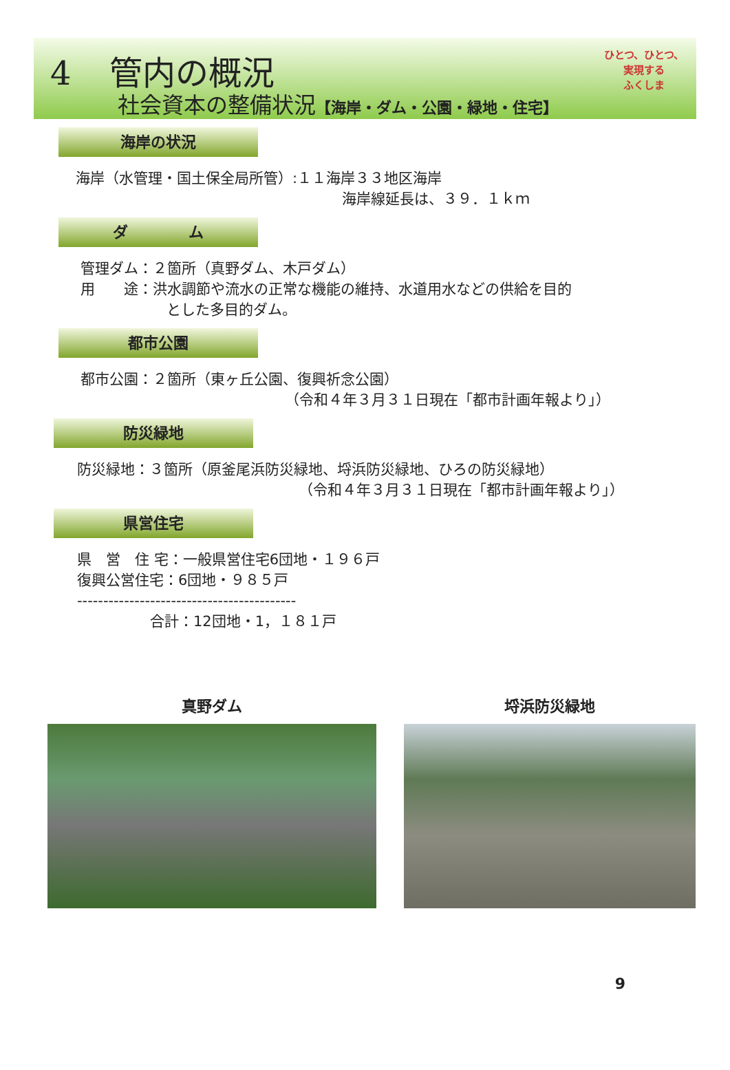4 管内の概況
社会資本の整備状況【海岸・ダム・公園・緑地・住宅】
ひとつ、ひとつ、
実現する
ふくしま
海岸の状況
海岸（水管理・国土保全局所管）:１１海岸３３地区海岸
海岸線延長は、３９．１ｋｍ
ダ　　　　ム
管理ダム：２箇所（真野ダム、木戸ダム）
用　　途：洪水調節や流水の正常な機能の維持、水道用水などの供給を目的
とした多目的ダム。
都市公園
都市公園：２箇所（東ヶ丘公園、復興祈念公園）
（令和４年３月３１日現在「都市計画年報より」）
防災緑地
防災緑地：３箇所（原釜尾浜防災緑地、埒浜防災緑地、ひろの防災緑地）
（令和４年３月３１日現在「都市計画年報より」）
県営住宅
県　営　住 宅：一般県営住宅6団地・１９６戸
復興公営住宅：6団地・９８５戸
------------------------------------------
合計：12団地・1，１８１戸
真野ダム 埒浜防災緑地
9